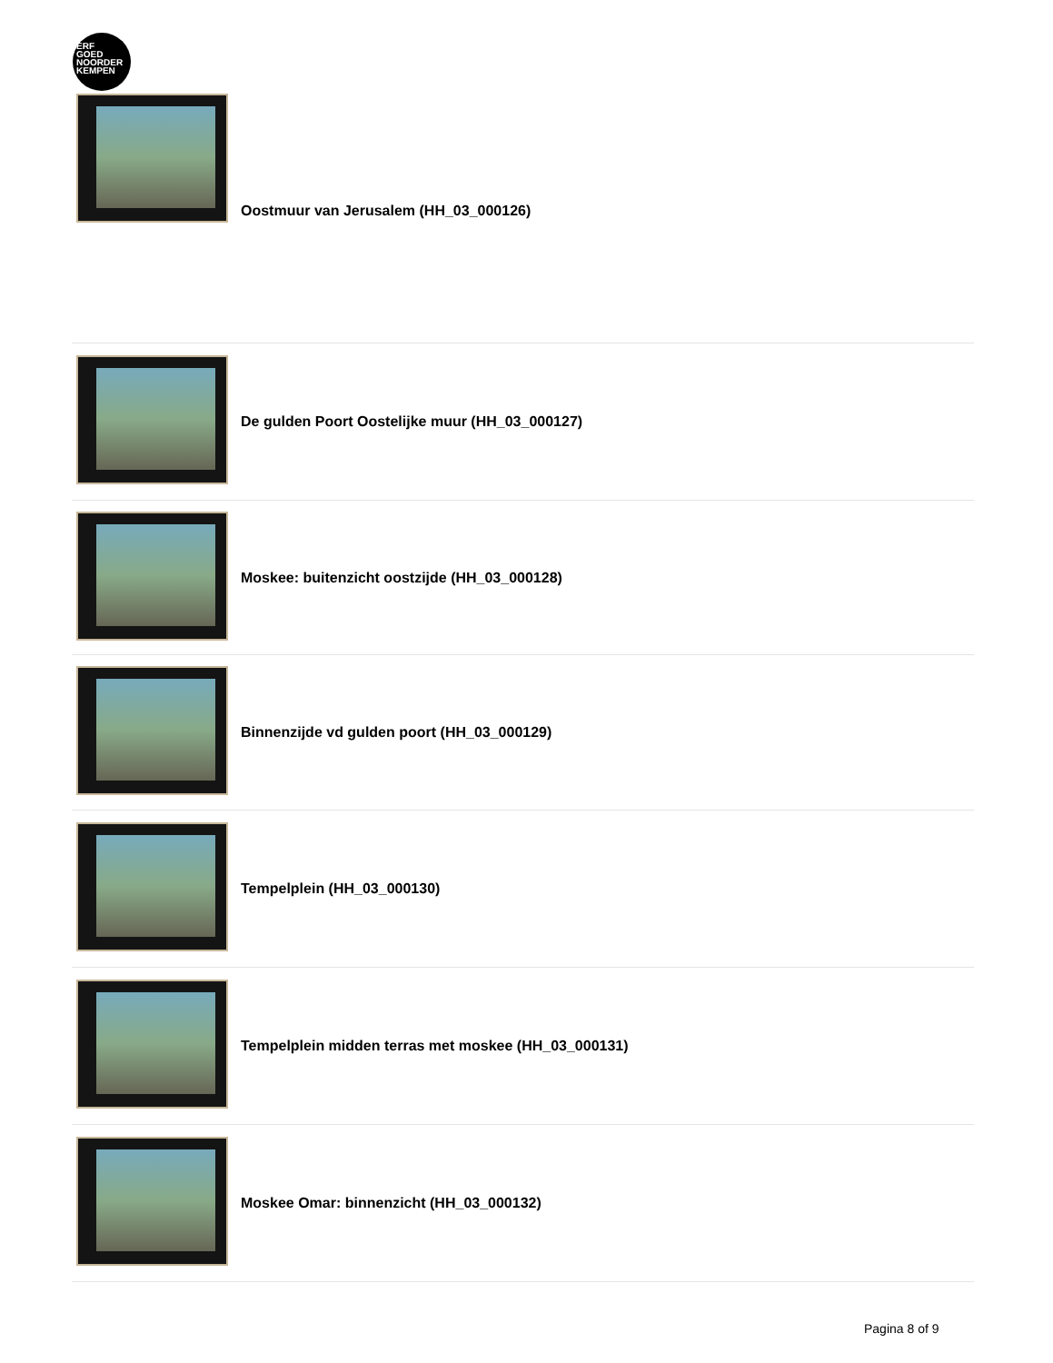ERF
GOED
NOORDER
KEMPEN
Oostmuur van Jerusalem (HH_03_000126)
De gulden Poort Oostelijke muur (HH_03_000127)
Moskee: buitenzicht oostzijde (HH_03_000128)
Binnenzijde vd gulden poort (HH_03_000129)
Tempelplein (HH_03_000130)
Tempelplein midden terras met moskee (HH_03_000131)
Moskee Omar: binnenzicht (HH_03_000132)
Pagina 8 of 9